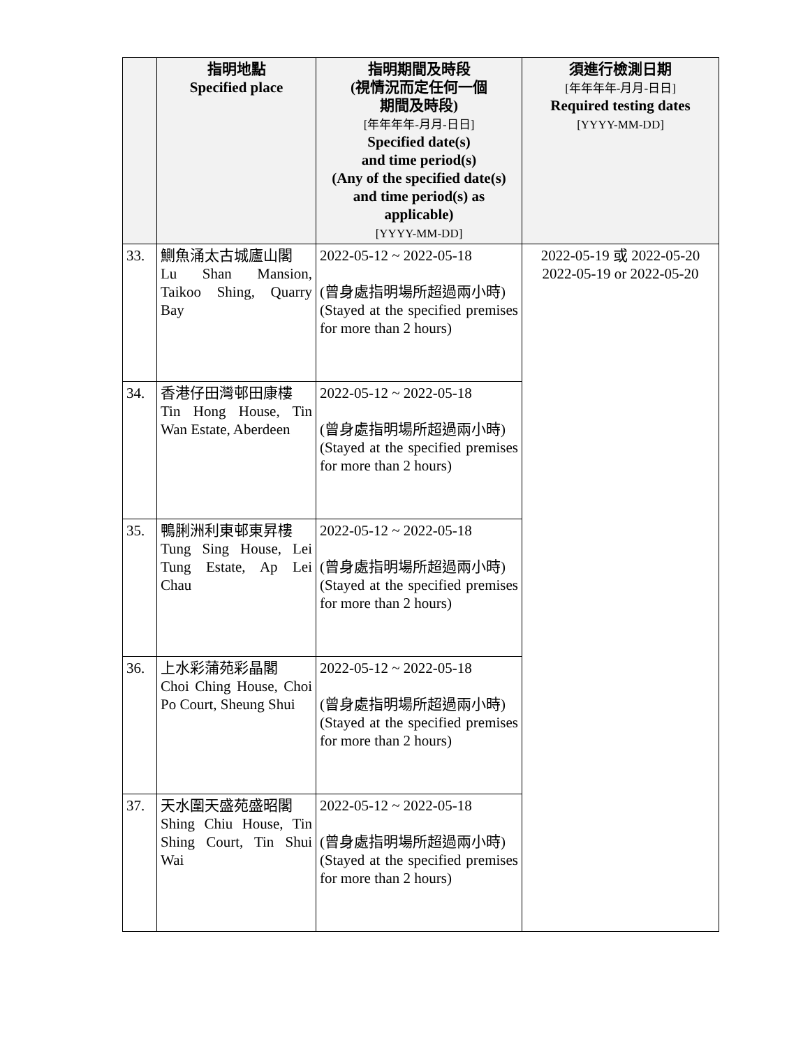| | 指明地點 Specified place | 指明期間及時段 (視情況而定任何一個 期間及時段) [年年年年-月月-日日] Specified date(s) and time period(s) (Any of the specified date(s) and time period(s) as applicable) [YYYY-MM-DD] | 須進行檢測日期 [年年年年-月月-日日] Required testing dates [YYYY-MM-DD] |
| --- | --- | --- | --- |
| 33. | 鰂魚涌太古城廬山閣 Lu Shan Mansion, Taikoo Shing, Quarry Bay | 2022-05-12 ~ 2022-05-18 (曾身處指明場所超過兩小時) (Stayed at the specified premises for more than 2 hours) | 2022-05-19 或 2022-05-20 2022-05-19 or 2022-05-20 |
| 34. | 香港仔田灣邨田康樓 Tin Hong House, Tin Wan Estate, Aberdeen | 2022-05-12 ~ 2022-05-18 (曾身處指明場所超過兩小時) (Stayed at the specified premises for more than 2 hours) | |
| 35. | 鴨脷洲利東邨東昇樓 Tung Sing House, Lei Tung Estate, Ap Lei Chau | 2022-05-12 ~ 2022-05-18 (曾身處指明場所超過兩小時) (Stayed at the specified premises for more than 2 hours) | |
| 36. | 上水彩蒲苑彩晶閣 Choi Ching House, Choi Po Court, Sheung Shui | 2022-05-12 ~ 2022-05-18 (曾身處指明場所超過兩小時) (Stayed at the specified premises for more than 2 hours) | |
| 37. | 天水圍天盛苑盛昭閣 Shing Chiu House, Tin Shing Court, Tin Shui Wai | 2022-05-12 ~ 2022-05-18 (曾身處指明場所超過兩小時) (Stayed at the specified premises for more than 2 hours) | |